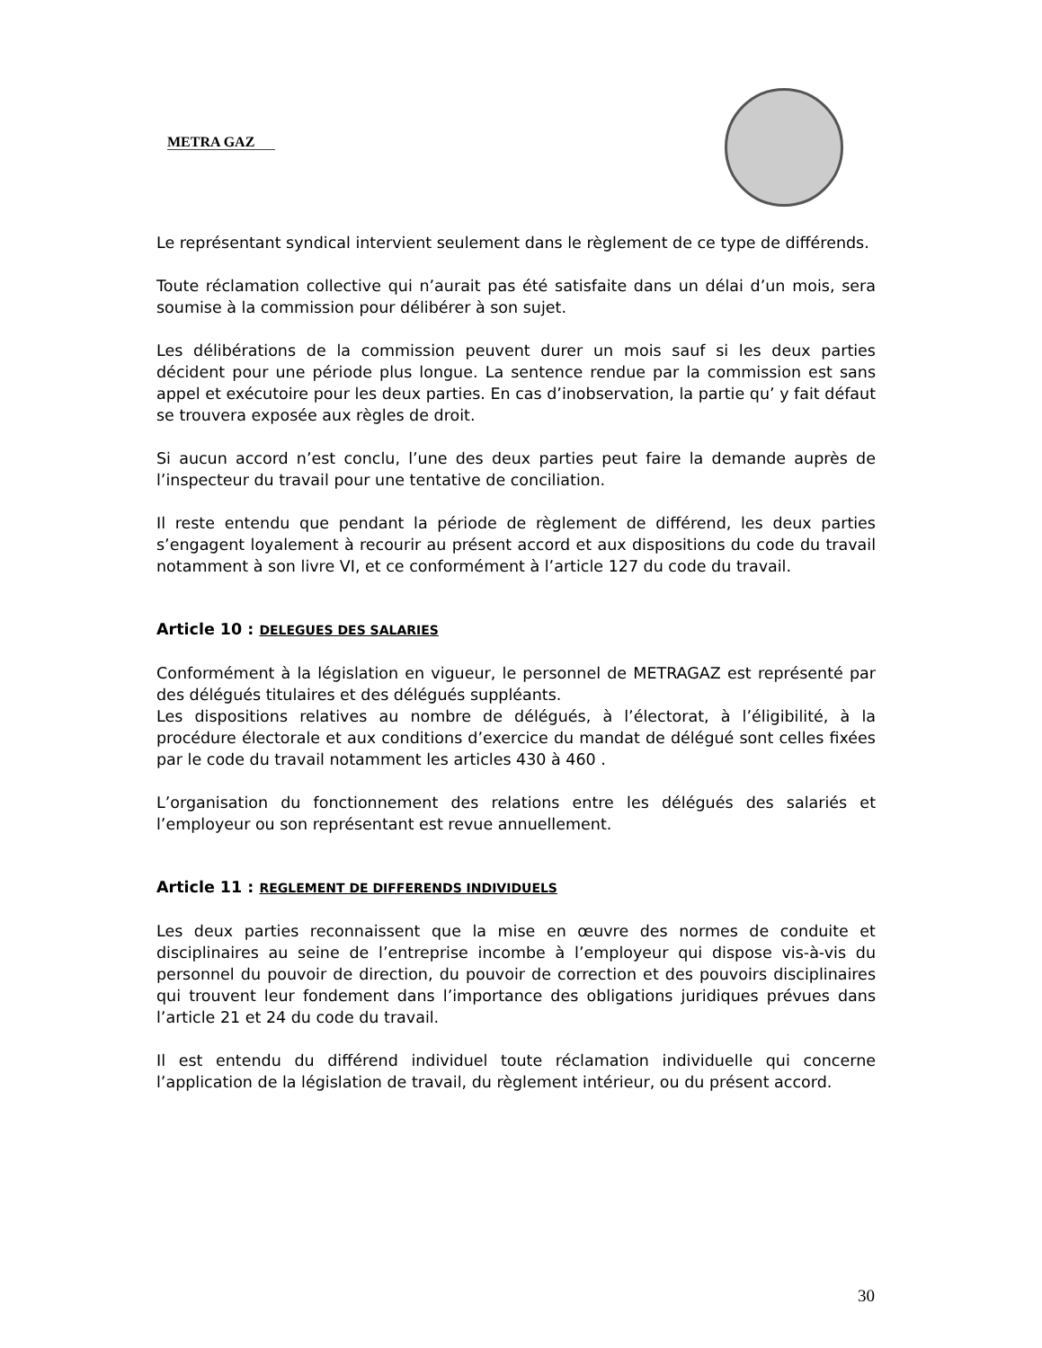METRA GAZ
Le représentant syndical intervient seulement dans le règlement de ce type de différends.
Toute réclamation collective qui n’aurait pas été satisfaite dans un délai d’un mois, sera soumise à la commission pour délibérer à son sujet.
Les délibérations de la commission peuvent durer un mois sauf si les deux parties décident pour une période plus longue. La sentence rendue par la commission est sans appel et exécutoire pour les deux parties. En cas d’inobservation, la partie qu’ y fait défaut se trouvera exposée aux règles de droit.
Si aucun accord n’est conclu, l’une des deux parties peut faire la demande auprès de l’inspecteur du travail pour une tentative de conciliation.
Il reste entendu que pendant la période de règlement de différend, les deux parties s’engagent loyalement à recourir au présent accord et aux dispositions du code du travail notamment à son livre VI, et ce conformément à l’article 127 du code du travail.
Article 10 : DELEGUES DES SALARIES
Conformément à la législation en vigueur, le personnel de METRAGAZ est représenté par des délégués titulaires et des délégués suppléants.
Les dispositions relatives au nombre de délégués, à l’électorat, à l’éligibilité, à la procédure électorale et aux conditions d’exercice du mandat de délégué sont celles fixées par le code du travail notamment les articles 430 à 460 .
L’organisation du fonctionnement des relations entre les délégués des salariés et l’employeur ou son représentant est revue annuellement.
Article 11 : REGLEMENT DE DIFFERENDS INDIVIDUELS
Les deux parties reconnaissent que la mise en œuvre des normes de conduite et disciplinaires au seine de l’entreprise incombe à l’employeur qui dispose vis-à-vis du personnel du pouvoir de direction, du pouvoir de correction et des pouvoirs disciplinaires qui trouvent leur fondement dans l’importance des obligations juridiques prévues dans l’article 21 et 24 du code du travail.
Il est entendu du différend individuel toute réclamation individuelle qui concerne l’application de la législation de travail, du règlement intérieur, ou du présent accord.
30